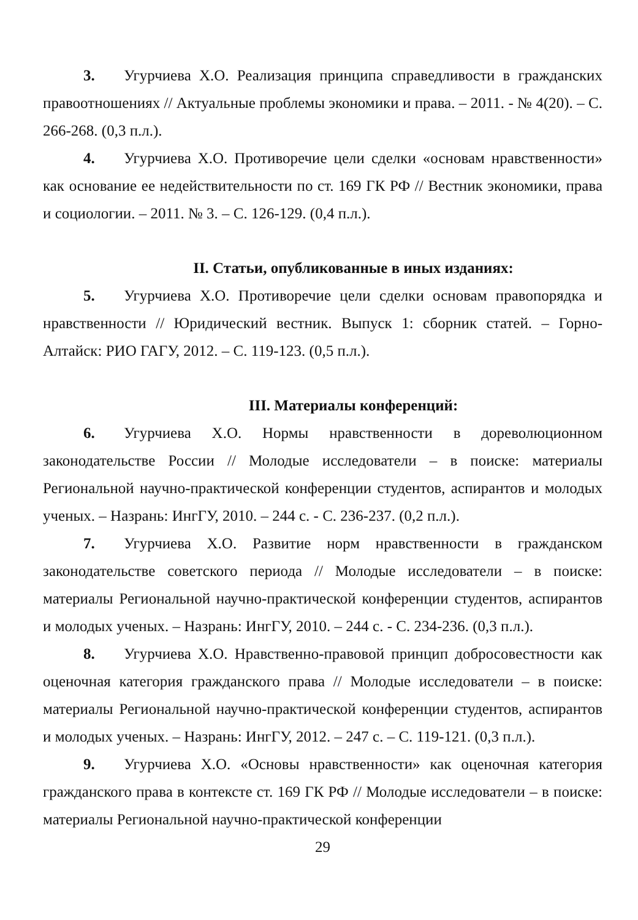3. Угурчиева Х.О. Реализация принципа справедливости в гражданских правоотношениях // Актуальные проблемы экономики и права. – 2011. - № 4(20). – С. 266-268. (0,3 п.л.).
4. Угурчиева Х.О. Противоречие цели сделки «основам нравственности» как основание ее недействительности по ст. 169 ГК РФ // Вестник экономики, права и социологии. – 2011. № 3. – С. 126-129. (0,4 п.л.).
II. Статьи, опубликованные в иных изданиях:
5. Угурчиева Х.О. Противоречие цели сделки основам правопорядка и нравственности // Юридический вестник. Выпуск 1: сборник статей. – Горно-Алтайск: РИО ГАГУ, 2012. – С. 119-123. (0,5 п.л.).
III. Материалы конференций:
6. Угурчиева Х.О. Нормы нравственности в дореволюционном законодательстве России // Молодые исследователи – в поиске: материалы Региональной научно-практической конференции студентов, аспирантов и молодых ученых. – Назрань: ИнгГУ, 2010. – 244 с. - С. 236-237. (0,2 п.л.).
7. Угурчиева Х.О. Развитие норм нравственности в гражданском законодательстве советского периода // Молодые исследователи – в поиске: материалы Региональной научно-практической конференции студентов, аспирантов и молодых ученых. – Назрань: ИнгГУ, 2010. – 244 с. - С. 234-236. (0,3 п.л.).
8. Угурчиева Х.О. Нравственно-правовой принцип добросовестности как оценочная категория гражданского права // Молодые исследователи – в поиске: материалы Региональной научно-практической конференции студентов, аспирантов и молодых ученых. – Назрань: ИнгГУ, 2012. – 247 с. – С. 119-121. (0,3 п.л.).
9. Угурчиева Х.О. «Основы нравственности» как оценочная категория гражданского права в контексте ст. 169 ГК РФ // Молодые исследователи – в поиске: материалы Региональной научно-практической конференции
29